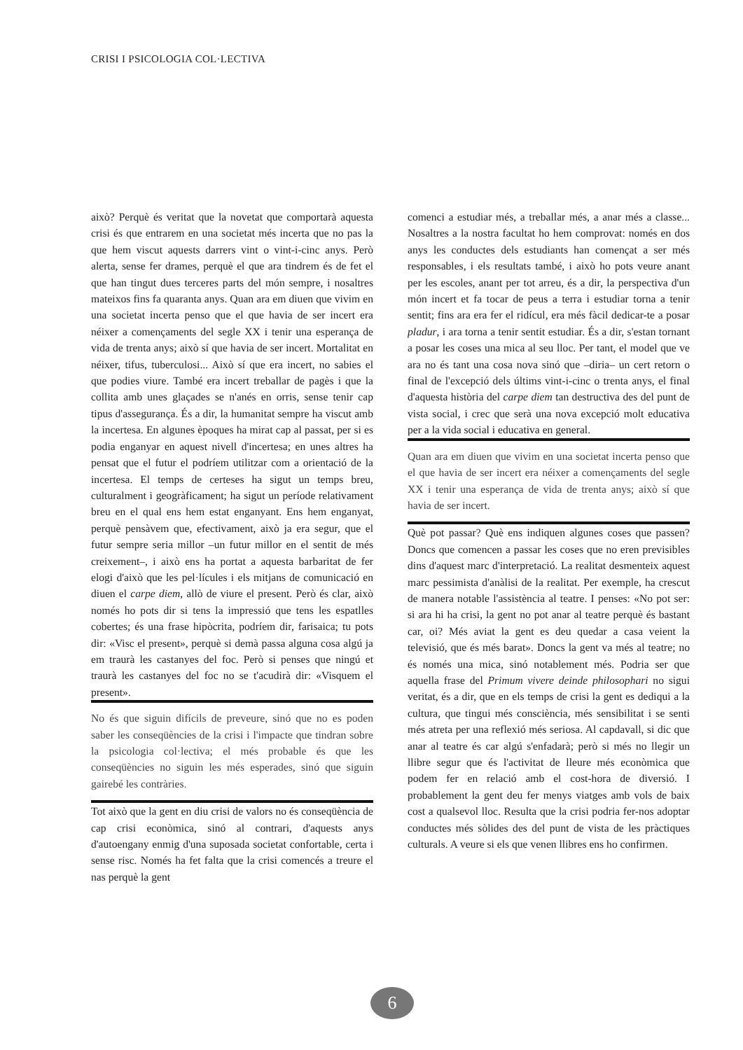CRISI I PSICOLOGIA COL·LECTIVA
això? Perquè és veritat que la novetat que comportarà aquesta crisi és que entrarem en una societat més incerta que no pas la que hem viscut aquests darrers vint o vint-i-cinc anys. Però alerta, sense fer drames, perquè el que ara tindrem és de fet el que han tingut dues terceres parts del món sempre, i nosaltres mateixos fins fa quaranta anys. Quan ara em diuen que vivim en una societat incerta penso que el que havia de ser incert era néixer a començaments del segle XX i tenir una esperança de vida de trenta anys; això sí que havia de ser incert. Mortalitat en néixer, tifus, tuberculosi... Això sí que era incert, no sabies el que podies viure. També era incert treballar de pagès i que la collita amb unes glaçades se n'anés en orris, sense tenir cap tipus d'assegurança. És a dir, la humanitat sempre ha viscut amb la incertesa. En algunes èpoques ha mirat cap al passat, per si es podia enganyar en aquest nivell d'incertesa; en unes altres ha pensat que el futur el podríem utilitzar com a orientació de la incertesa. El temps de certeses ha sigut un temps breu, culturalment i geogràficament; ha sigut un període relativament breu en el qual ens hem estat enganyant. Ens hem enganyat, perquè pensàvem que, efectivament, això ja era segur, que el futur sempre seria millor –un futur millor en el sentit de més creixement–, i això ens ha portat a aquesta barbaritat de fer elogi d'això que les pel·lícules i els mitjans de comunicació en diuen el carpe diem, allò de viure el present. Però és clar, això només ho pots dir si tens la impressió que tens les espatlles cobertes; és una frase hipòcrita, podríem dir, farisaica; tu pots dir: «Visc el present», perquè si demà passa alguna cosa algú ja em traurà les castanyes del foc. Però si penses que ningú et traurà les castanyes del foc no se t'acudirà dir: «Visquem el present».
No és que siguin difícils de preveure, sinó que no es poden saber les conseqüències de la crisi i l'impacte que tindran sobre la psicologia col·lectiva; el més probable és que les conseqüències no siguin les més esperades, sinó que siguin gairebé les contràries.
Tot això que la gent en diu crisi de valors no és conseqüència de cap crisi econòmica, sinó al contrari, d'aquests anys d'autoengany enmig d'una suposada societat confortable, certa i sense risc. Només ha fet falta que la crisi comencés a treure el nas perquè la gent
comenci a estudiar més, a treballar més, a anar més a classe... Nosaltres a la nostra facultat ho hem comprovat: només en dos anys les conductes dels estudiants han començat a ser més responsables, i els resultats també, i això ho pots veure anant per les escoles, anant per tot arreu, és a dir, la perspectiva d'un món incert et fa tocar de peus a terra i estudiar torna a tenir sentit; fins ara era fer el ridícul, era més fàcil dedicar-te a posar pladur, i ara torna a tenir sentit estudiar. És a dir, s'estan tornant a posar les coses una mica al seu lloc. Per tant, el model que ve ara no és tant una cosa nova sinó que –diria– un cert retorn o final de l'excepció dels últims vint-i-cinc o trenta anys, el final d'aquesta història del carpe diem tan destructiva des del punt de vista social, i crec que serà una nova excepció molt educativa per a la vida social i educativa en general.
Quan ara em diuen que vivim en una societat incerta penso que el que havia de ser incert era néixer a començaments del segle XX i tenir una esperança de vida de trenta anys; això sí que havia de ser incert.
Què pot passar? Què ens indiquen algunes coses que passen? Doncs que comencen a passar les coses que no eren previsibles dins d'aquest marc d'interpretació. La realitat desmenteix aquest marc pessimista d'anàlisi de la realitat. Per exemple, ha crescut de manera notable l'assistència al teatre. I penses: «No pot ser: si ara hi ha crisi, la gent no pot anar al teatre perquè és bastant car, oi? Més aviat la gent es deu quedar a casa veient la televisió, que és més barat». Doncs la gent va més al teatre; no és només una mica, sinó notablement més. Podria ser que aquella frase del Primum vivere deinde philosophari no sigui veritat, és a dir, que en els temps de crisi la gent es dediqui a la cultura, que tingui més consciència, més sensibilitat i se senti més atreta per una reflexió més seriosa. Al capdavall, si dic que anar al teatre és car algú s'enfadarà; però si més no llegir un llibre segur que és l'activitat de lleure més econòmica que podem fer en relació amb el cost-hora de diversió. I probablement la gent deu fer menys viatges amb vols de baix cost a qualsevol lloc. Resulta que la crisi podria fer-nos adoptar conductes més sòlides des del punt de vista de les pràctiques culturals. A veure si els que venen llibres ens ho confirmen.
6